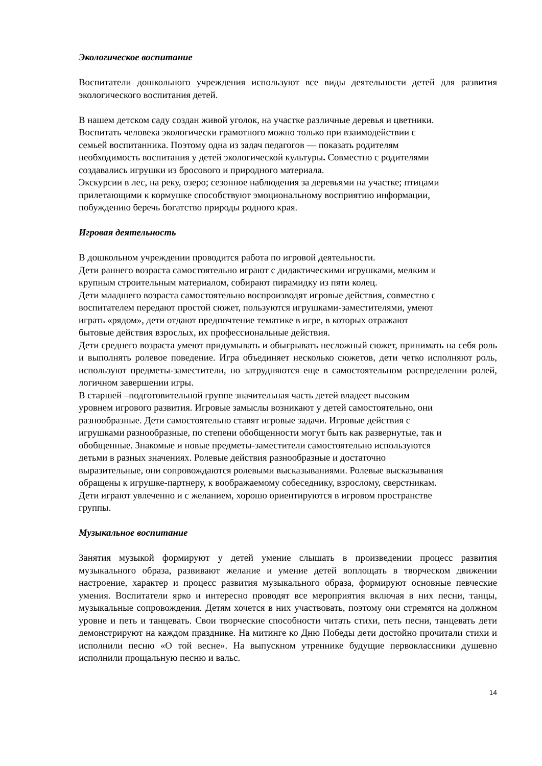Экологическое воспитание
Воспитатели дошкольного учреждения используют все виды деятельности детей для развития экологического воспитания детей.
В нашем детском саду создан живой уголок, на участке различные деревья и цветники.
Воспитать человека экологически грамотного можно только при взаимодействии с
семьей воспитанника. Поэтому одна из задач педагогов — показать родителям
необходимость воспитания у детей экологической культуры. Совместно с родителями
создавались игрушки из бросового и природного материала.
Экскурсии в лес, на реку, озеро; сезонное наблюдения за деревьями на участке; птицами
прилетающими к кормушке способствуют эмоциональному восприятию информации,
побуждению беречь богатство природы родного края.
Игровая деятельность
В дошкольном учреждении проводится работа по игровой деятельности.
Дети раннего возраста самостоятельно играют с дидактическими игрушками, мелким и
крупным строительным материалом, собирают пирамидку из пяти колец.
Дети младшего возраста самостоятельно воспроизводят игровые действия, совместно с
воспитателем передают простой сюжет, пользуются игрушками-заместителями, умеют
играть «рядом», дети отдают предпочтение тематике в игре, в которых отражают
бытовые действия взрослых, их профессиональные действия.
Дети среднего возраста умеют придумывать и обыгрывать несложный сюжет, принимать на себя роль и выполнять ролевое поведение. Игра объединяет несколько сюжетов, дети четко исполняют роль, используют предметы-заместители, но затрудняются еще в самостоятельном распределении ролей, логичном завершении игры.
В старшей –подготовительной группе значительная часть детей владеет высоким
уровнем игрового развития. Игровые замыслы возникают у детей самостоятельно, они
разнообразные. Дети самостоятельно ставят игровые задачи. Игровые действия с
игрушками разнообразные, по степени обобщенности могут быть как развернутые, так и
обобщенные. Знакомые и новые предметы-заместители самостоятельно используются
детьми в разных значениях. Ролевые действия разнообразные и достаточно
выразительные, они сопровождаются ролевыми высказываниями. Ролевые высказывания
обращены к игрушке-партнеру, к воображаемому собеседнику, взрослому, сверстникам.
Дети играют увлеченно и с желанием, хорошо ориентируются в игровом пространстве
группы.
Музыкальное воспитание
Занятия музыкой формируют у детей умение слышать в произведении процесс развития музыкального образа, развивают желание и умение детей воплощать в творческом движении настроение, характер и процесс развития музыкального образа, формируют основные певческие умения. Воспитатели ярко и интересно проводят все мероприятия включая в них песни, танцы, музыкальные сопровождения. Детям хочется в них участвовать, поэтому они стремятся на должном уровне и петь и танцевать. Свои творческие способности читать стихи, петь песни, танцевать дети демонстрируют на каждом празднике. На митинге ко Дню Победы дети достойно прочитали стихи и исполнили песню «О той весне». На выпускном утреннике будущие первоклассники душевно исполнили прощальную песню и вальс.
14